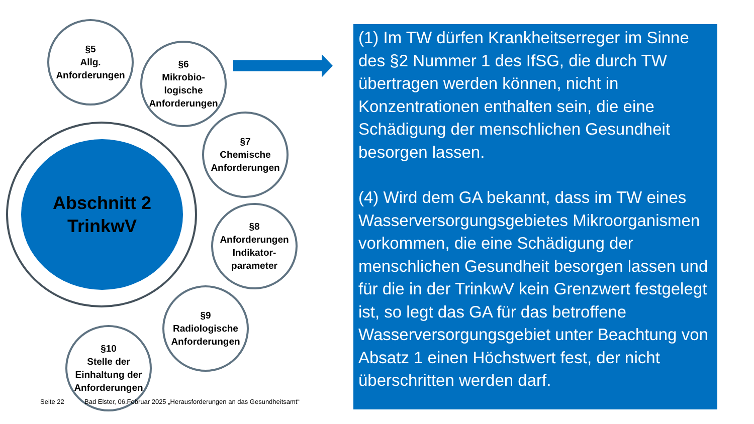Abschnitt 2
TrinkwV
§5
Allg.
Anforderungen
§6
Mikrobio-
logische
Anforderungen
§7
Chemische
Anforderungen
§8
Anforderungen
Indikator-
parameter
§9
Radiologische
Anforderungen
§10
Stelle der
Einhaltung der
Anforderungen
(1) Im TW dürfen Krankheitserreger im Sinne des §2 Nummer 1 des IfSG, die durch TW übertragen werden können, nicht in Konzentrationen enthalten sein, die eine Schädigung der menschlichen Gesundheit besorgen lassen.
(4) Wird dem GA bekannt, dass im TW eines Wasserversorgungsgebietes Mikroorganismen vorkommen, die eine Schädigung der menschlichen Gesundheit besorgen lassen und für die in der TrinkwV kein Grenzwert festgelegt ist, so legt das GA für das betroffene Wasserversorgungsgebiet unter Beachtung von Absatz 1 einen Höchstwert fest, der nicht überschritten werden darf.
Seite 22
Bad Elster, 06.Februar 2025 „Herausforderungen an das Gesundheitsamt“